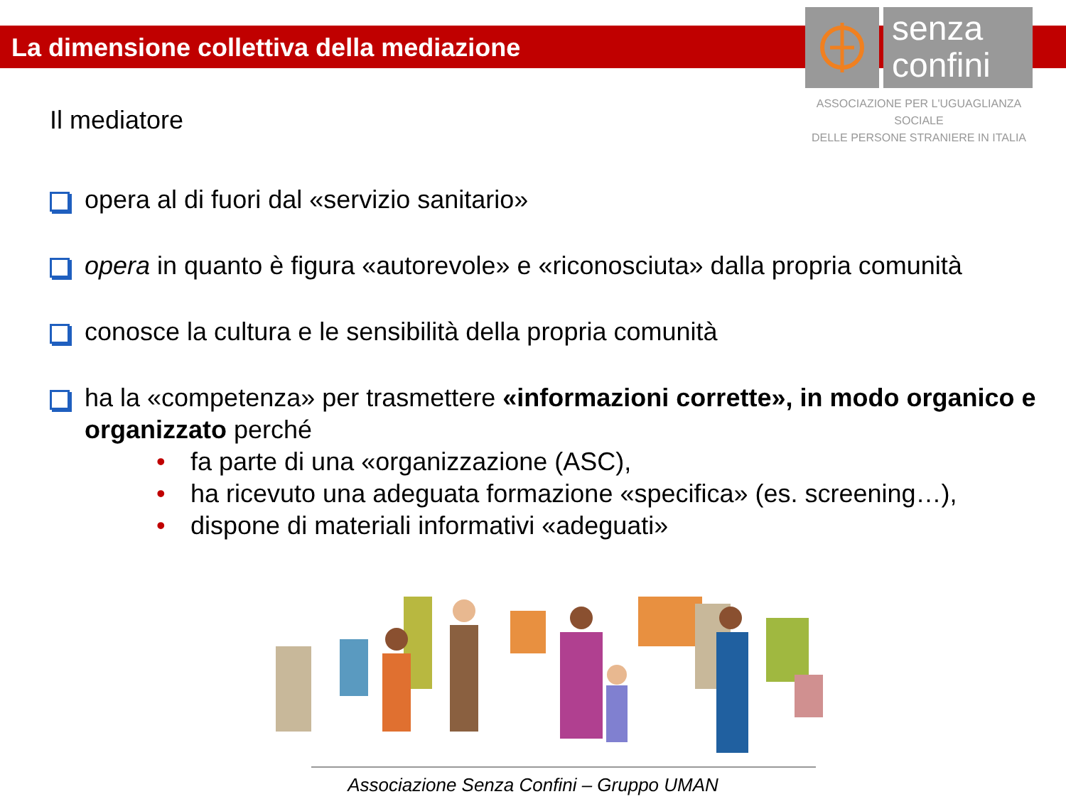La dimensione collettiva della mediazione
senza
confini
ASSOCIAZIONE PER L'UGUAGLIANZA SOCIALE
DELLE PERSONE STRANIERE IN ITALIA
Il mediatore
opera al di fuori dal «servizio sanitario»
opera in quanto è figura «autorevole» e «riconosciuta» dalla propria comunità
conosce la cultura e le sensibilità della propria comunità
ha la «competenza» per trasmettere «informazioni corrette», in modo organico e organizzato perché
• fa parte di una «organizzazione (ASC),
• ha ricevuto una adeguata formazione «specifica» (es. screening…),
• dispone di materiali informativi «adeguati»
Associazione Senza Confini – Gruppo UMAN